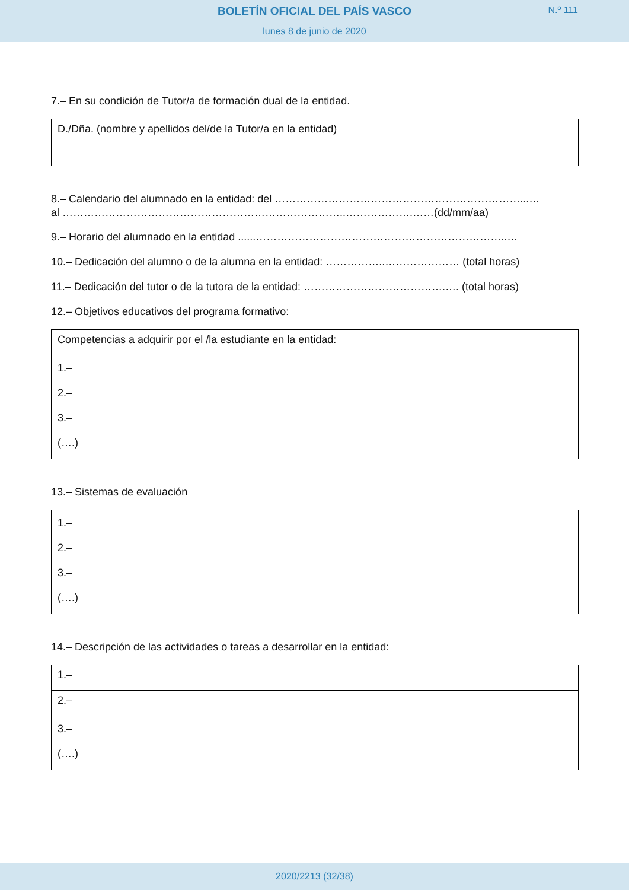BOLETÍN OFICIAL DEL PAÍS VASCO
N.º 111
lunes 8 de junio de 2020
7.– En su condición de Tutor/a de formación dual de la entidad.
D./Dña. (nombre y apellidos del/de la Tutor/a en la entidad)
8.– Calendario del alumnado en la entidad: del ……………………………………………………………...…
al ……………………………………………………………………..……………….……(dd/mm/aa)
9.– Horario del alumnado en la entidad ......……………………………………………………………..…
10.– Dedicación del alumno o de la alumna en la entidad: ……………..………………… (total horas)
11.– Dedicación del tutor o de la tutora de la entidad: ………………………………….…. (total horas)
12.– Objetivos educativos del programa formativo:
| Competencias a adquirir por el /la estudiante en la entidad: |
| 1.– 2.– 3.– (….) |
13.– Sistemas de evaluación
| 1.– 2.– 3.– (….) |
14.– Descripción de las actividades o tareas a desarrollar en la entidad:
| 1.– |
| 2.– |
| 3.– (….) |
2020/2213 (32/38)